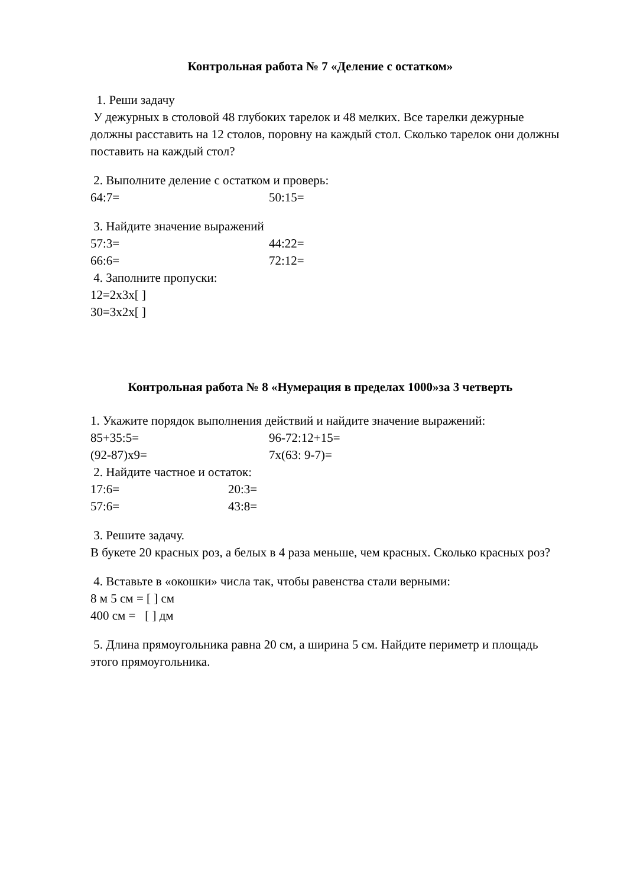Контрольная работа № 7 «Деление с остатком»
1. Реши задачу
У дежурных в столовой 48 глубоких тарелок и 48 мелких. Все тарелки дежурные должны расставить на 12 столов, поровну на каждый стол. Сколько тарелок они должны поставить на каждый стол?
2. Выполните деление с остатком и проверь:
64:7= 50:15=
3. Найдите значение выражений
57:3= 44:22=
66:6= 72:12=
4. Заполните пропуски:
12=2х3х[ ]
30=3х2х[ ]
Контрольная работа № 8 «Нумерация в пределах 1000»за 3 четверть
1. Укажите порядок выполнения действий и найдите значение выражений:
85+35:5= 96-72:12+15=
(92-87)х9= 7х(63: 9-7)=
2. Найдите частное и остаток:
17:6= 20:3=
57:6= 43:8=
3. Решите задачу.
В букете 20 красных роз, а белых в 4 раза меньше, чем красных. Сколько красных роз?
4. Вставьте в «окошки» числа так, чтобы равенства стали верными:
8 м 5 см = [ ] см
400 см = [ ] дм
5. Длина прямоугольника равна 20 см, а ширина 5 см. Найдите периметр и площадь этого прямоугольника.